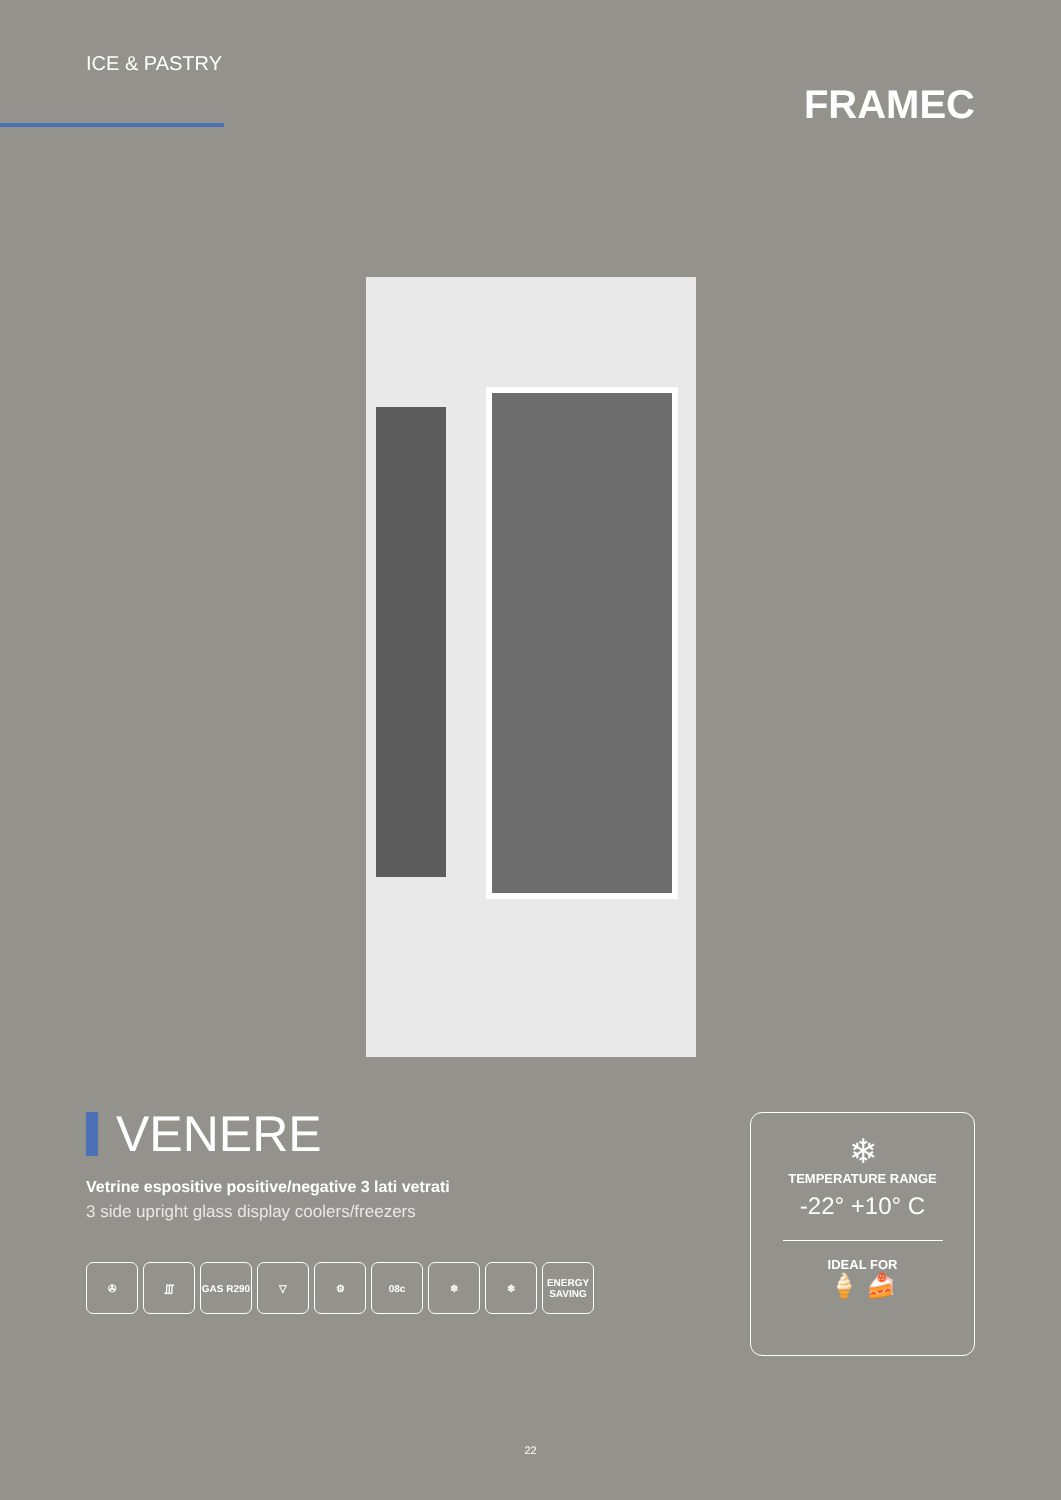ICE & PASTRY
FRAMEC
VENERE
Vetrine espositive positive/negative 3 lati vetrati
3 side upright glass display coolers/freezers
✇ ∭ GAS R290 ▽ ⚙ 08c ❄ ❄ ENERGY SAVING
❄
TEMPERATURE RANGE
-22° +10° C
IDEAL FOR
🍦 🍰
22